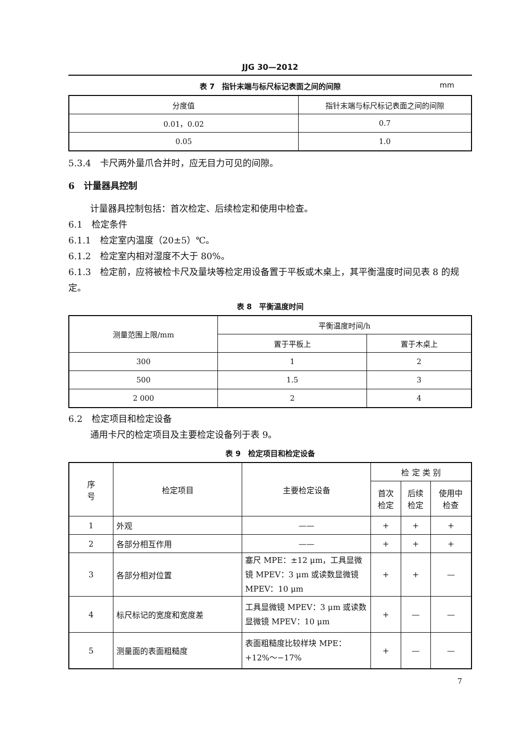JJG 30—2012
表 7　指针末端与标尺标记表面之间的间隙 mm
| 分度值 | 指针末端与标尺标记表面之间的间隙 |
| --- | --- |
| 0.01，0.02 | 0.7 |
| 0.05 | 1.0 |
5.3.4　卡尺两外量爪合并时，应无目力可见的间隙。
6　计量器具控制
计量器具控制包括：首次检定、后续检定和使用中检查。
6.1　检定条件
6.1.1　检定室内温度（20±5）℃。
6.1.2　检定室内相对湿度不大于 80%。
6.1.3　检定前，应将被检卡尺及量块等检定用设备置于平板或木桌上，其平衡温度时间见表 8 的规定。
表 8　平衡温度时间
| 测量范围上限/mm | 平衡温度时间/h | |
| --- | --- | --- |
| | 置于平板上 | 置于木桌上 |
| 300 | 1 | 2 |
| 500 | 1.5 | 3 |
| 2 000 | 2 | 4 |
6.2　检定项目和检定设备
通用卡尺的检定项目及主要检定设备列于表 9。
表 9　检定项目和检定设备
| 序 号 | 检定项目 | 主要检定设备 | 检 定 类 别 | | |
| --- | --- | --- | --- | --- | --- |
| | | | 首次 检定 | 后续 检定 | 使用中 检查 |
| 1 | 外观 | —— | + | + | + |
| 2 | 各部分相互作用 | —— | + | + | + |
| 3 | 各部分相对位置 | 塞尺 MPE：±12 μm，工具显微镜 MPEV：3 μm 或读数显微镜 MPEV：10 μm | + | + | — |
| 4 | 标尺标记的宽度和宽度差 | 工具显微镜 MPEV：3 μm 或读数显微镜 MPEV：10 μm | + | — | — |
| 5 | 测量面的表面粗糙度 | 表面粗糙度比较样块 MPE：+12%～−17% | + | — | — |
7